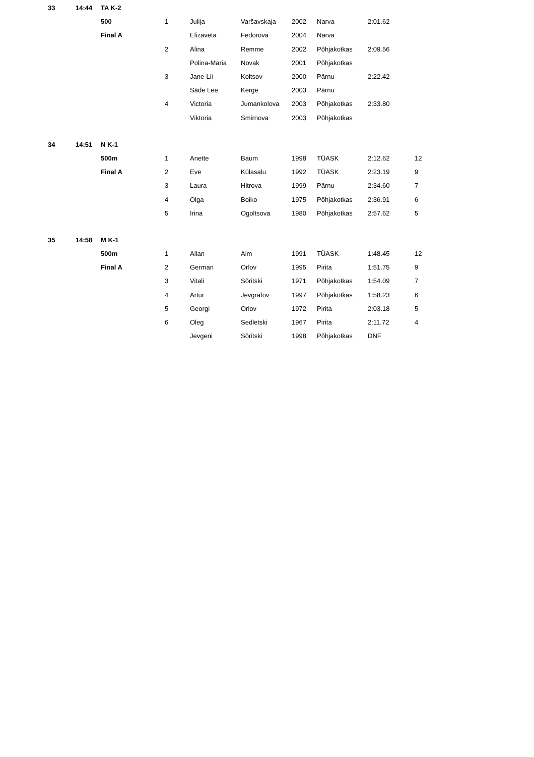| 33 | 14:44 | TA K-2 | | | | | | | |
| | | 500 | 1 | Julija | Varšavskaja | 2002 | Narva | 2:01.62 | |
| | | Final A | | Elizaveta | Fedorova | 2004 | Narva | | |
| | | | 2 | Alina | Remme | 2002 | Põhjakotkas | 2:09.56 | |
| | | | | Polina-Maria | Novak | 2001 | Põhjakotkas | | |
| | | | 3 | Jane-Lii | Koltsov | 2000 | Pärnu | 2:22.42 | |
| | | | | Säde Lee | Kerge | 2003 | Pärnu | | |
| | | | 4 | Victoria | Jumankolova | 2003 | Põhjakotkas | 2:33.80 | |
| | | | | Viktoria | Smirnova | 2003 | Põhjakotkas | | |
| 34 | 14:51 | N K-1 | | | | | | | |
| | | 500m | 1 | Anette | Baum | 1998 | TÜASK | 2:12.62 | 12 |
| | | Final A | 2 | Eve | Külasalu | 1992 | TÜASK | 2:23.19 | 9 |
| | | | 3 | Laura | Hitrova | 1999 | Pärnu | 2:34.60 | 7 |
| | | | 4 | Olga | Boiko | 1975 | Põhjakotkas | 2:36.91 | 6 |
| | | | 5 | Irina | Ogoltsova | 1980 | Põhjakotkas | 2:57.62 | 5 |
| 35 | 14:58 | M K-1 | | | | | | | |
| | | 500m | 1 | Allan | Aim | 1991 | TÜASK | 1:48.45 | 12 |
| | | Final A | 2 | German | Orlov | 1995 | Pirita | 1:51.75 | 9 |
| | | | 3 | Vitali | Sõritski | 1971 | Põhjakotkas | 1:54.09 | 7 |
| | | | 4 | Artur | Jevgrafov | 1997 | Põhjakotkas | 1:58.23 | 6 |
| | | | 5 | Georgi | Orlov | 1972 | Pirita | 2:03.18 | 5 |
| | | | 6 | Oleg | Sedletski | 1967 | Pirita | 2:11.72 | 4 |
| | | | | Jevgeni | Sõritski | 1998 | Põhjakotkas | DNF | |